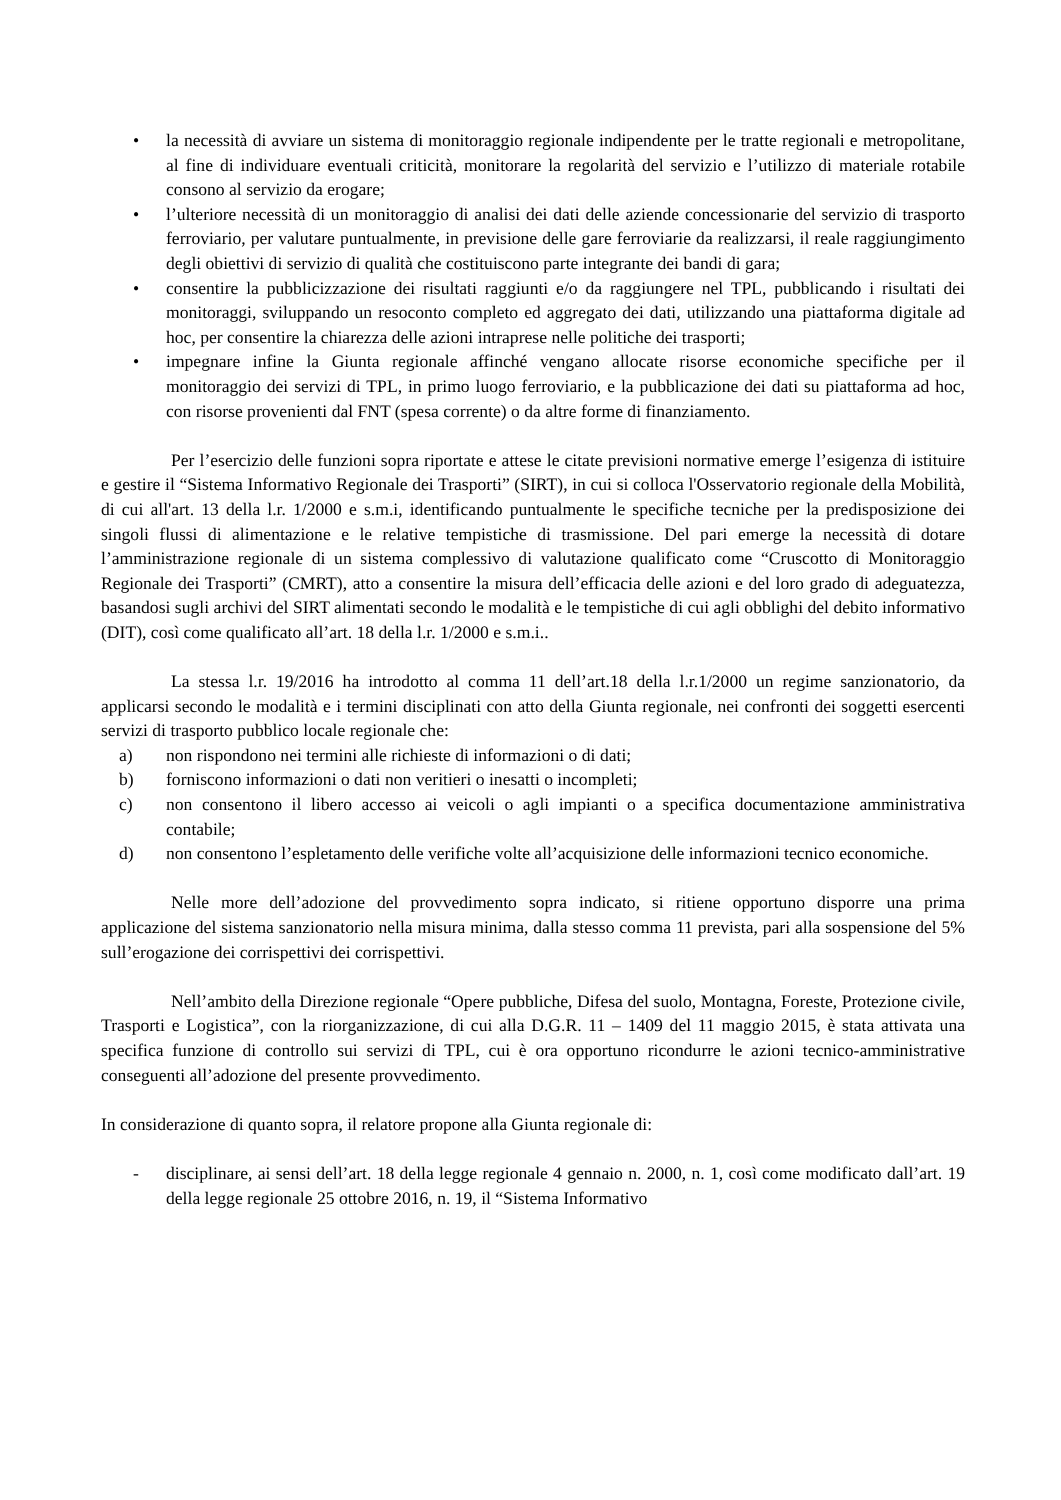• la necessità di avviare un sistema di monitoraggio regionale indipendente per le tratte regionali e metropolitane, al fine di individuare eventuali criticità, monitorare la regolarità del servizio e l’utilizzo di materiale rotabile consono al servizio da erogare;
• l’ulteriore necessità di un monitoraggio di analisi dei dati delle aziende concessionarie del servizio di trasporto ferroviario, per valutare puntualmente, in previsione delle gare ferroviarie da realizzarsi, il reale raggiungimento degli obiettivi di servizio di qualità che costituiscono parte integrante dei bandi di gara;
• consentire la pubblicizzazione dei risultati raggiunti e/o da raggiungere nel TPL, pubblicando i risultati dei monitoraggi, sviluppando un resoconto completo ed aggregato dei dati, utilizzando una piattaforma digitale ad hoc, per consentire la chiarezza delle azioni intraprese nelle politiche dei trasporti;
• impegnare infine la Giunta regionale affinché vengano allocate risorse economiche specifiche per il monitoraggio dei servizi di TPL, in primo luogo ferroviario, e la pubblicazione dei dati su piattaforma ad hoc, con risorse provenienti dal FNT (spesa corrente) o da altre forme di finanziamento.
Per l’esercizio delle funzioni sopra riportate e attese le citate previsioni normative emerge l’esigenza di istituire e gestire il “Sistema Informativo Regionale dei Trasporti” (SIRT), in cui si colloca l'Osservatorio regionale della Mobilità, di cui all'art. 13 della l.r. 1/2000 e s.m.i, identificando puntualmente le specifiche tecniche per la predisposizione dei singoli flussi di alimentazione e le relative tempistiche di trasmissione. Del pari emerge la necessità di dotare l’amministrazione regionale di un sistema complessivo di valutazione qualificato come “Cruscotto di Monitoraggio Regionale dei Trasporti” (CMRT), atto a consentire la misura dell’efficacia delle azioni e del loro grado di adeguatezza, basandosi sugli archivi del SIRT alimentati secondo le modalità e le tempistiche di cui agli obblighi del debito informativo (DIT), così come qualificato all’art. 18 della l.r. 1/2000 e s.m.i..
La stessa l.r. 19/2016 ha introdotto al comma 11 dell’art.18 della l.r.1/2000 un regime sanzionatorio, da applicarsi secondo le modalità e i termini disciplinati con atto della Giunta regionale, nei confronti dei soggetti esercenti servizi di trasporto pubblico locale regionale che:
a) non rispondono nei termini alle richieste di informazioni o di dati;
b) forniscono informazioni o dati non veritieri o inesatti o incompleti;
c) non consentono il libero accesso ai veicoli o agli impianti o a specifica documentazione amministrativa contabile;
d) non consentono l’espletamento delle verifiche volte all’acquisizione delle informazioni tecnico economiche.
Nelle more dell’adozione del provvedimento sopra indicato, si ritiene opportuno disporre una prima applicazione del sistema sanzionatorio nella misura minima, dalla stesso comma 11 prevista, pari alla sospensione del 5% sull’erogazione dei corrispettivi dei corrispettivi.
Nell’ambito della Direzione regionale “Opere pubbliche, Difesa del suolo, Montagna, Foreste, Protezione civile, Trasporti e Logistica”, con la riorganizzazione, di cui alla D.G.R. 11 – 1409 del 11 maggio 2015, è stata attivata una specifica funzione di controllo sui servizi di TPL, cui è ora opportuno ricondurre le azioni tecnico-amministrative conseguenti all’adozione del presente provvedimento.
In considerazione di quanto sopra, il relatore propone alla Giunta regionale di:
- disciplinare, ai sensi dell’art. 18 della legge regionale 4 gennaio n. 2000, n. 1, così come modificato dall’art. 19 della legge regionale 25 ottobre 2016, n. 19, il “Sistema Informativo